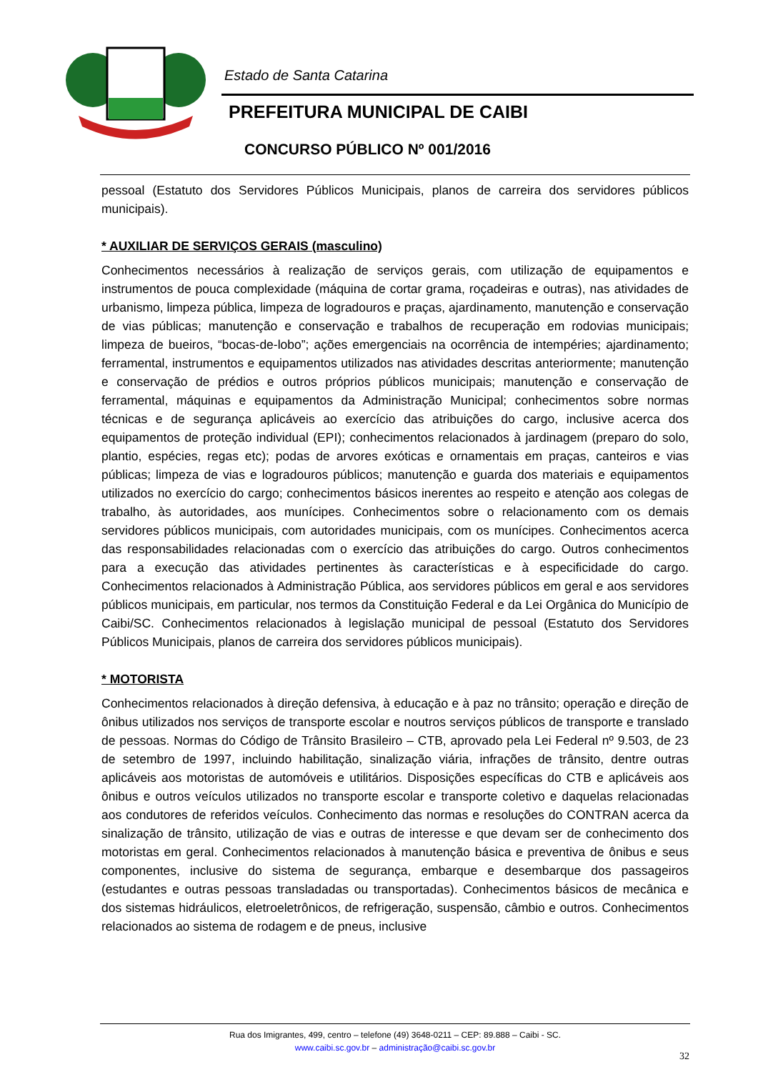Estado de Santa Catarina
PREFEITURA MUNICIPAL DE CAIBI
CONCURSO PÚBLICO Nº 001/2016
pessoal (Estatuto dos Servidores Públicos Municipais, planos de carreira dos servidores públicos municipais).
* AUXILIAR DE SERVIÇOS GERAIS (masculino)
Conhecimentos necessários à realização de serviços gerais, com utilização de equipamentos e instrumentos de pouca complexidade (máquina de cortar grama, roçadeiras e outras), nas atividades de urbanismo, limpeza pública, limpeza de logradouros e praças, ajardinamento, manutenção e conservação de vias públicas; manutenção e conservação e trabalhos de recuperação em rodovias municipais; limpeza de bueiros, “bocas-de-lobo”; ações emergenciais na ocorrência de intempéries; ajardinamento; ferramental, instrumentos e equipamentos utilizados nas atividades descritas anteriormente; manutenção e conservação de prédios e outros próprios públicos municipais; manutenção e conservação de ferramental, máquinas e equipamentos da Administração Municipal; conhecimentos sobre normas técnicas e de segurança aplicáveis ao exercício das atribuições do cargo, inclusive acerca dos equipamentos de proteção individual (EPI); conhecimentos relacionados à jardinagem (preparo do solo, plantio, espécies, regas etc); podas de arvores exóticas e ornamentais em praças, canteiros e vias públicas; limpeza de vias e logradouros públicos; manutenção e guarda dos materiais e equipamentos utilizados no exercício do cargo; conhecimentos básicos inerentes ao respeito e atenção aos colegas de trabalho, às autoridades, aos munícipes. Conhecimentos sobre o relacionamento com os demais servidores públicos municipais, com autoridades municipais, com os munícipes. Conhecimentos acerca das responsabilidades relacionadas com o exercício das atribuições do cargo. Outros conhecimentos para a execução das atividades pertinentes às características e à especificidade do cargo. Conhecimentos relacionados à Administração Pública, aos servidores públicos em geral e aos servidores públicos municipais, em particular, nos termos da Constituição Federal e da Lei Orgânica do Município de Caibi/SC. Conhecimentos relacionados à legislação municipal de pessoal (Estatuto dos Servidores Públicos Municipais, planos de carreira dos servidores públicos municipais).
* MOTORISTA
Conhecimentos relacionados à direção defensiva, à educação e à paz no trânsito; operação e direção de ônibus utilizados nos serviços de transporte escolar e noutros serviços públicos de transporte e translado de pessoas. Normas do Código de Trânsito Brasileiro – CTB, aprovado pela Lei Federal nº 9.503, de 23 de setembro de 1997, incluindo habilitação, sinalização viária, infrações de trânsito, dentre outras aplicáveis aos motoristas de automóveis e utilitários. Disposições específicas do CTB e aplicáveis aos ônibus e outros veículos utilizados no transporte escolar e transporte coletivo e daquelas relacionadas aos condutores de referidos veículos. Conhecimento das normas e resoluções do CONTRAN acerca da sinalização de trânsito, utilização de vias e outras de interesse e que devam ser de conhecimento dos motoristas em geral. Conhecimentos relacionados à manutenção básica e preventiva de ônibus e seus componentes, inclusive do sistema de segurança, embarque e desembarque dos passageiros (estudantes e outras pessoas transladadas ou transportadas). Conhecimentos básicos de mecânica e dos sistemas hidráulicos, eletroeletrônicos, de refrigeração, suspensão, câmbio e outros. Conhecimentos relacionados ao sistema de rodagem e de pneus, inclusive
Rua dos Imigrantes, 499, centro – telefone (49) 3648-0211 – CEP: 89.888 – Caibi - SC.
www.caibi.sc.gov.br – administração@caibi.sc.gov.br
32